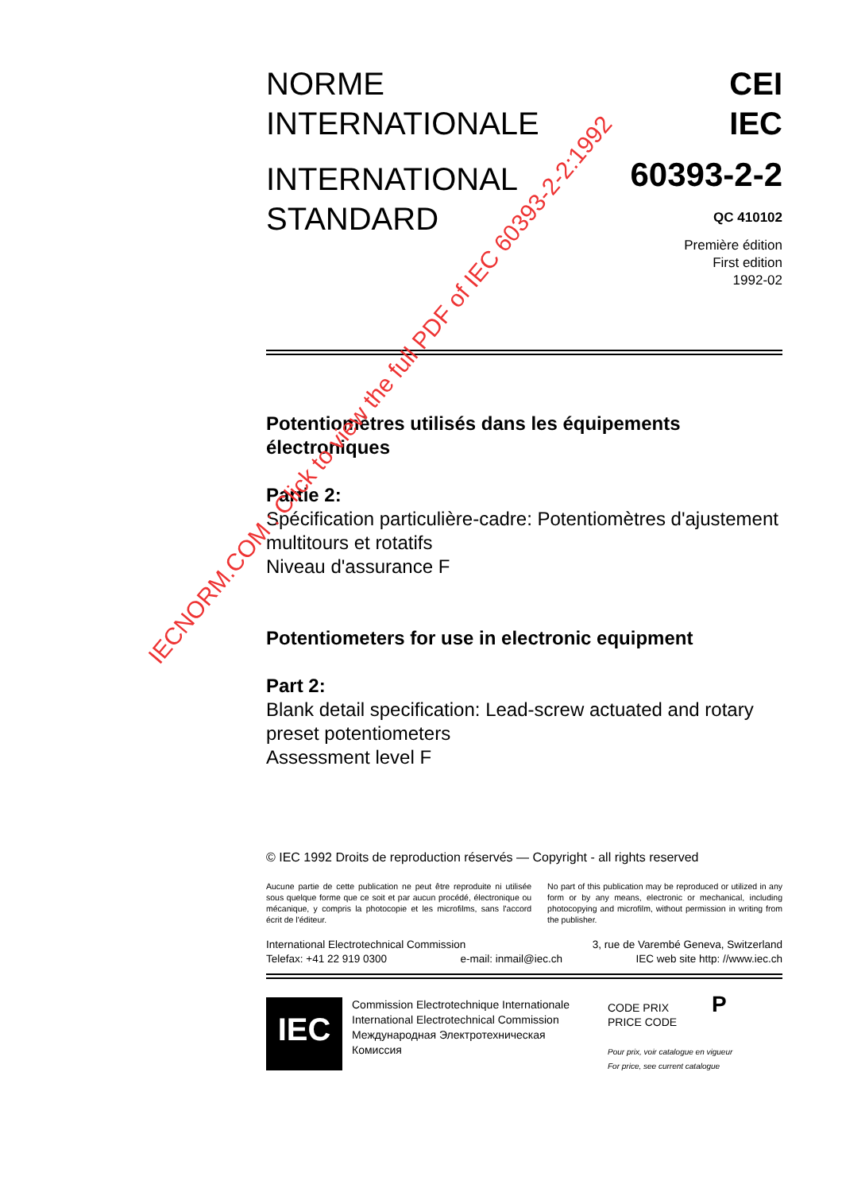NORME
INTERNATIONALE
INTERNATIONAL
STANDARD
CEI
IEC
60393-2-2
QC 410102
Première édition
First edition
1992-02
Potentiomètres utilisés dans les équipements électroniques
Partie 2:
Spécification particulière-cadre: Potentiomètres d'ajustement multitours et rotatifs
Niveau d'assurance F
Potentiometers for use in electronic equipment
Part 2:
Blank detail specification: Lead-screw actuated and rotary preset potentiometers
Assessment level F
© IEC 1992 Droits de reproduction réservés — Copyright - all rights reserved
Aucune partie de cette publication ne peut être reproduite ni utilisée sous quelque forme que ce soit et par aucun procédé, électronique ou mécanique, y compris la photocopie et les microfilms, sans l'accord écrit de l'éditeur.
No part of this publication may be reproduced or utilized in any form or by any means, electronic or mechanical, including photocopying and microfilm, without permission in writing from the publisher.
International Electrotechnical Commission 3, rue de Varembé Geneva, Switzerland
Telefax: +41 22 919 0300 e-mail: inmail@iec.ch IEC web site http: //www.iec.ch
IEC
Commission Electrotechnique Internationale
International Electrotechnical Commission
Международная Электротехническая Комиссия
CODE PRIX P
PRICE CODE
Pour prix, voir catalogue en vigueur
For price, see current catalogue
IECNORM.COM : Click to view the full PDF of IEC 60393-2-2:1992